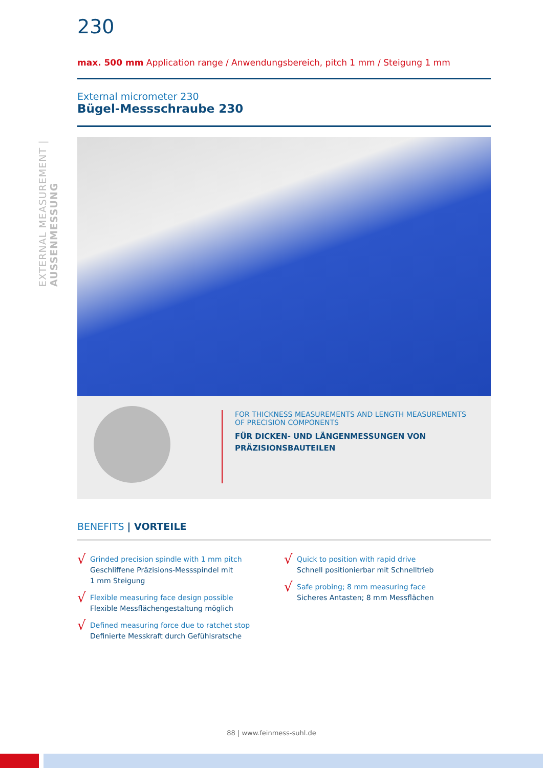EXTERNAL MEASUREMENT | AUSSENMESSUNG
230
max. 500 mm Application range / Anwendungsbereich, pitch 1 mm / Steigung 1 mm
External micrometer 230
Bügel-Messschraube 230
FOR THICKNESS MEASUREMENTS AND LENGTH MEASUREMENTS
OF PRECISION COMPONENTS
FÜR DICKEN- UND LÄNGENMESSUNGEN VON
PRÄZISIONSBAUTEILEN
BENEFITS | VORTEILE
√
Grinded precision spindle with 1 mm pitch
Geschliffene Präzisions-Messspindel mit
1 mm Steigung
√
Flexible measuring face design possible
Flexible Messflächengestaltung möglich
√
Defined measuring force due to ratchet stop
Definierte Messkraft durch Gefühlsratsche
√
Quick to position with rapid drive
Schnell positionierbar mit Schnelltrieb
√
Safe probing; 8 mm measuring face
Sicheres Antasten; 8 mm Messflächen
88 | www.feinmess-suhl.de